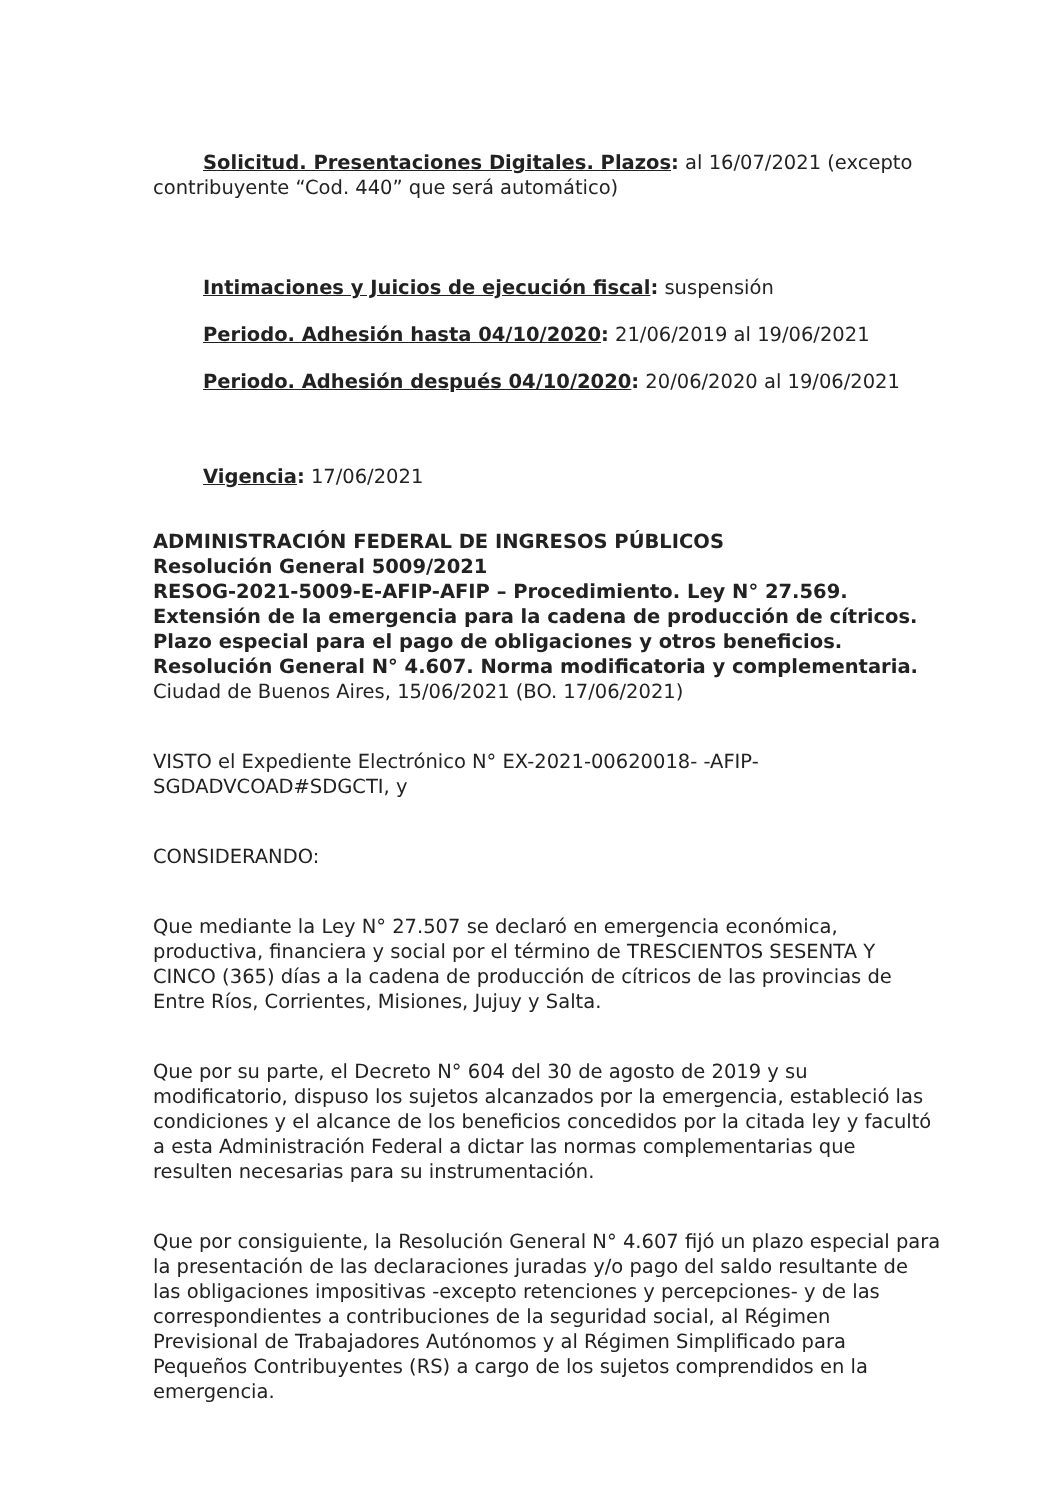Solicitud. Presentaciones Digitales. Plazos: al 16/07/2021 (excepto contribuyente “Cod. 440” que será automático)
Intimaciones y Juicios de ejecución fiscal: suspensión
Periodo. Adhesión hasta 04/10/2020: 21/06/2019 al 19/06/2021
Periodo. Adhesión después 04/10/2020: 20/06/2020 al 19/06/2021
Vigencia: 17/06/2021
ADMINISTRACIÓN FEDERAL DE INGRESOS PÚBLICOS
Resolución General 5009/2021
RESOG-2021-5009-E-AFIP-AFIP – Procedimiento. Ley N° 27.569. Extensión de la emergencia para la cadena de producción de cítricos. Plazo especial para el pago de obligaciones y otros beneficios. Resolución General N° 4.607. Norma modificatoria y complementaria.
Ciudad de Buenos Aires, 15/06/2021 (BO. 17/06/2021)
VISTO el Expediente Electrónico N° EX-2021-00620018- -AFIP-SGDADVCOAD#SDGCTI, y
CONSIDERANDO:
Que mediante la Ley N° 27.507 se declaró en emergencia económica, productiva, financiera y social por el término de TRESCIENTOS SESENTA Y CINCO (365) días a la cadena de producción de cítricos de las provincias de Entre Ríos, Corrientes, Misiones, Jujuy y Salta.
Que por su parte, el Decreto N° 604 del 30 de agosto de 2019 y su modificatorio, dispuso los sujetos alcanzados por la emergencia, estableció las condiciones y el alcance de los beneficios concedidos por la citada ley y facultó a esta Administración Federal a dictar las normas complementarias que resulten necesarias para su instrumentación.
Que por consiguiente, la Resolución General N° 4.607 fijó un plazo especial para la presentación de las declaraciones juradas y/o pago del saldo resultante de las obligaciones impositivas -excepto retenciones y percepciones- y de las correspondientes a contribuciones de la seguridad social, al Régimen Previsional de Trabajadores Autónomos y al Régimen Simplificado para Pequeños Contribuyentes (RS) a cargo de los sujetos comprendidos en la emergencia.